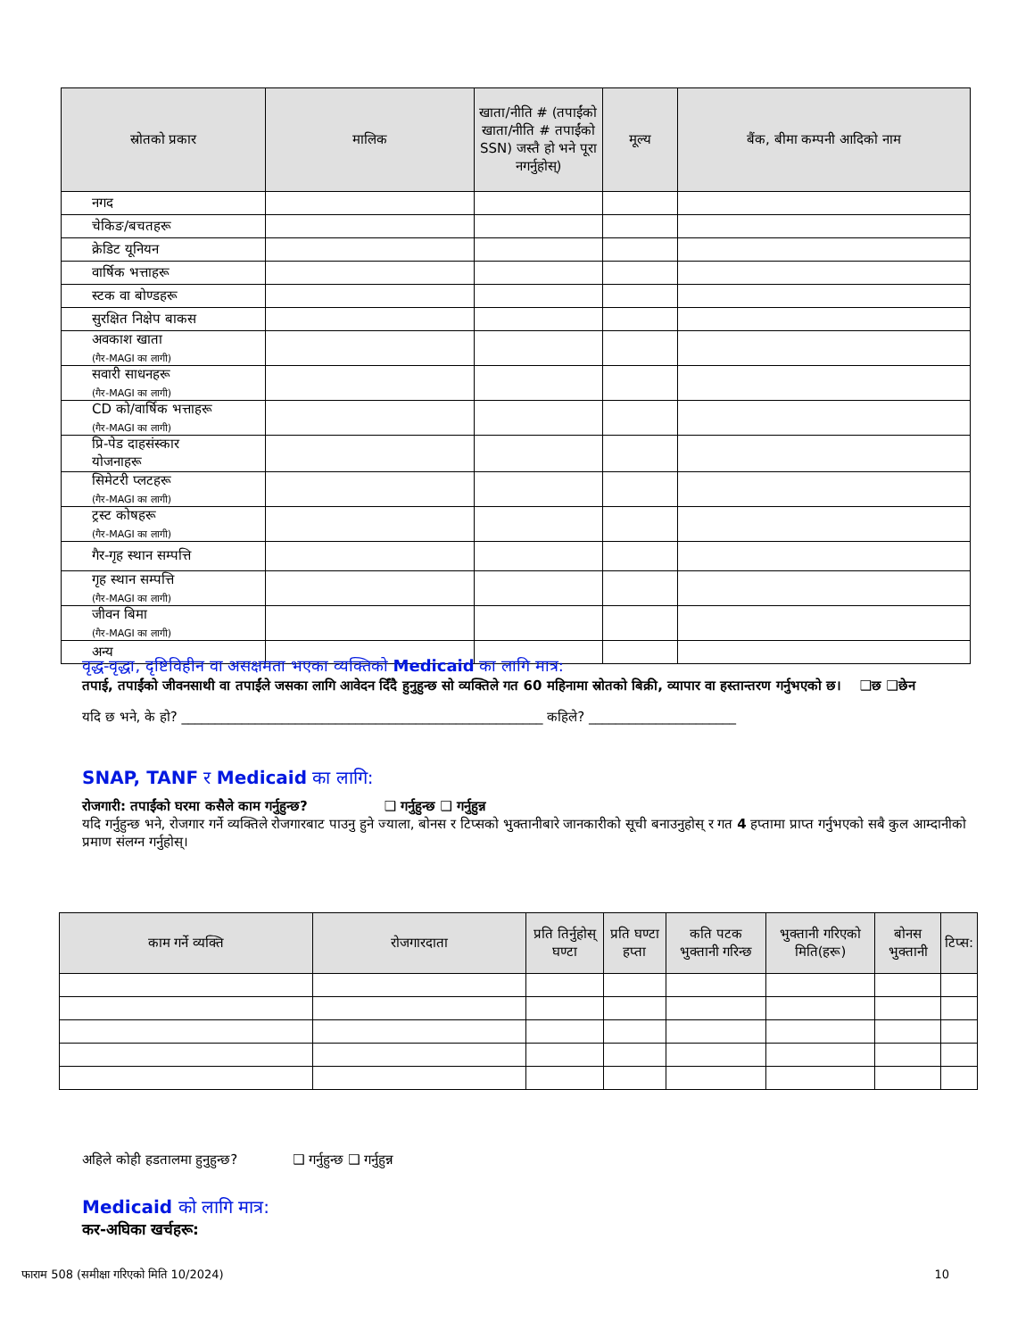| स्रोतको प्रकार | मालिक | खाता/नीति # (तपाईंको खाता/नीति # तपाईंको SSN) जस्तै हो भने पूरा नगर्नुहोस्) | मूल्य | बैंक, बीमा कम्पनी आदिको नाम |
| --- | --- | --- | --- | --- |
| नगद | | | | |
| चेकिङ/बचतहरू | | | | |
| क्रेडिट यूनियन | | | | |
| वार्षिक भत्ताहरू | | | | |
| स्टक वा बोण्डहरू | | | | |
| सुरक्षित निक्षेप बाकस | | | | |
| अवकाश खाता (गैर-MAGI का लागी) | | | | |
| सवारी साधनहरू (गैर-MAGI का लागी) | | | | |
| CD को/वार्षिक भत्ताहरू (गैर-MAGI का लागी) | | | | |
| प्रि-पेड दाहसंस्कार योजनाहरू | | | | |
| सिमेटरी प्लटहरू (गैर-MAGI का लागी) | | | | |
| ट्रस्ट कोषहरू (गैर-MAGI का लागी) | | | | |
| गैर-गृह स्थान सम्पत्ति | | | | |
| गृह स्थान सम्पत्ति (गैर-MAGI का लागी) | | | | |
| जीवन बिमा (गैर-MAGI का लागी) | | | | |
| अन्य | | | | |
वृद्ध-वृद्धा, दृष्टिविहीन वा असक्षमता भएका व्यक्तिको Medicaid का लागि मात्र:
तपाई, तपाईंको जीवनसाथी वा तपाईंले जसका लागि आवेदन दिँदै हुनुहुन्छ सो व्यक्तिले गत 60 महिनामा स्रोतको बिक्री, व्यापार वा हस्तान्तरण गर्नुभएको छ। ❑छ ❑छेन
यदि छ भने, के हो? ______________________________________________________ कहिले? ______________________
SNAP, TANF र Medicaid का लागि:
रोजगारी: तपाईंको घरमा कसैले काम गर्नुहुन्छ? ❑ गर्नुहुन्छ ❑ गर्नुहुन्न
यदि गर्नुहुन्छ भने, रोजगार गर्ने व्यक्तिले रोजगारबाट पाउनु हुने ज्याला, बोनस र टिप्सको भुक्तानीबारे जानकारीको सूची बनाउनुहोस् र गत 4 हप्तामा प्राप्त गर्नुभएको सबै कुल आम्दानीको प्रमाण संलग्न गर्नुहोस्।
| काम गर्ने व्यक्ति | रोजगारदाता | प्रति तिर्नुहोस् घण्टा | प्रति घण्टा हप्ता | कति पटक भुक्तानी गरिन्छ | भुक्तानी गरिएको मिति(हरू) | बोनस भुक्तानी | टिप्स: |
| --- | --- | --- | --- | --- | --- | --- | --- |
अहिले कोही हडतालमा हुनुहुन्छ? ❑ गर्नुहुन्छ ❑ गर्नुहुन्न
Medicaid को लागि मात्र:
कर-अघिका खर्चहरू:
फाराम 508 (समीक्षा गरिएको मिति 10/2024) 10